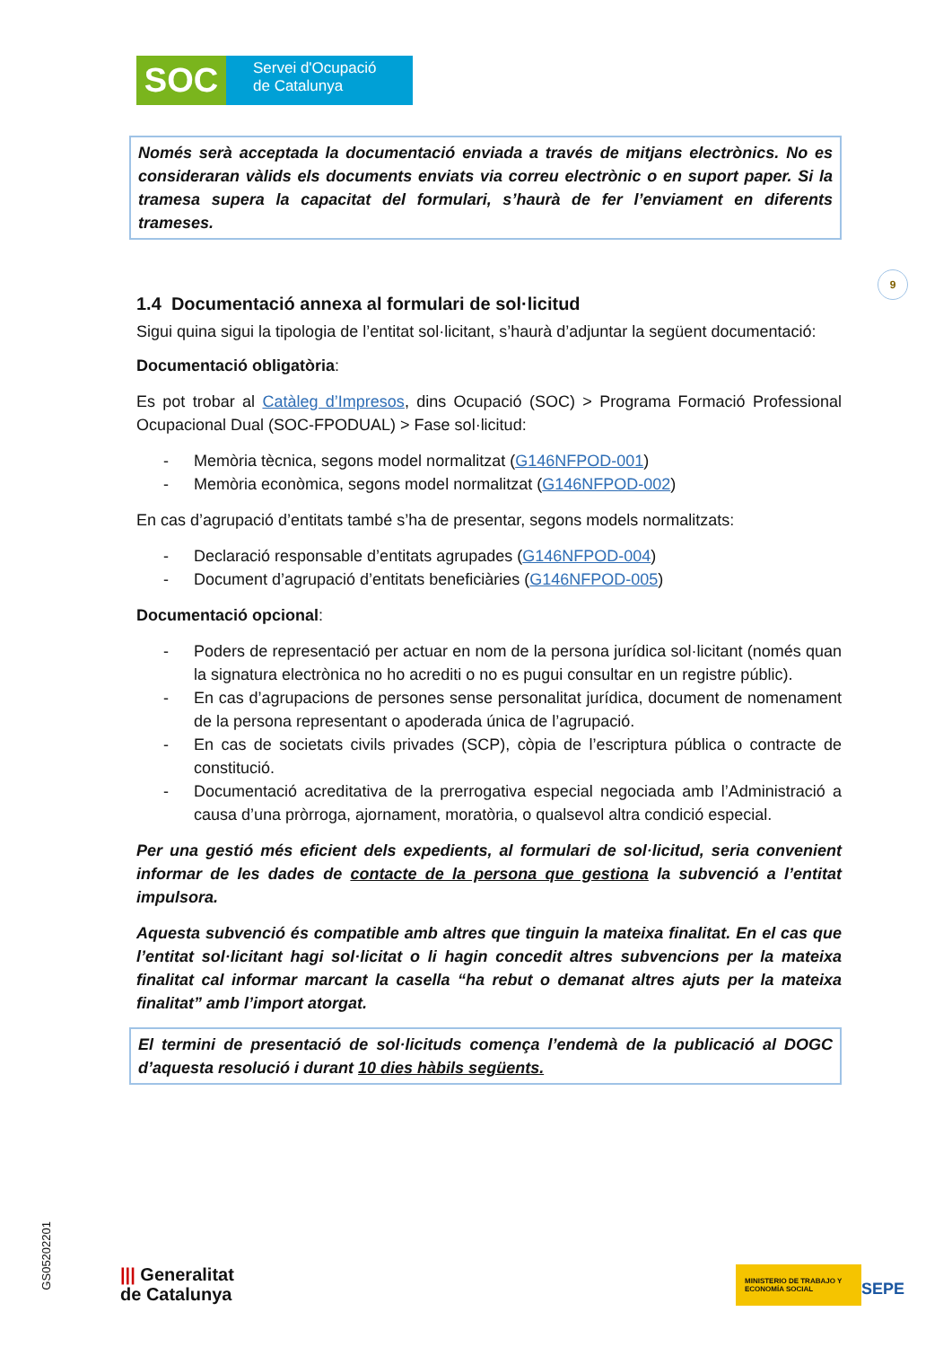SOC
Servei d'Ocupació
de Catalunya
Només serà acceptada la documentació enviada a través de mitjans electrònics. No es consideraran vàlids els documents enviats via correu electrònic o en suport paper. Si la tramesa supera la capacitat del formulari, s’haurà de fer l’enviament en diferents trameses.
1.4 Documentació annexa al formulari de sol·licitud
Sigui quina sigui la tipologia de l’entitat sol·licitant, s’haurà d’adjuntar la següent documentació:
Documentació obligatòria:
Es pot trobar al Catàleg d’Impresos, dins Ocupació (SOC) > Programa Formació Professional Ocupacional Dual (SOC-FPODUAL) > Fase sol·licitud:
- Memòria tècnica, segons model normalitzat (G146NFPOD-001)
- Memòria econòmica, segons model normalitzat (G146NFPOD-002)
En cas d’agrupació d’entitats també s’ha de presentar, segons models normalitzats:
- Declaració responsable d’entitats agrupades (G146NFPOD-004)
- Document d’agrupació d’entitats beneficiàries (G146NFPOD-005)
Documentació opcional:
- Poders de representació per actuar en nom de la persona jurídica sol·licitant (només quan la signatura electrònica no ho acrediti o no es pugui consultar en un registre públic).
- En cas d’agrupacions de persones sense personalitat jurídica, document de nomenament de la persona representant o apoderada única de l’agrupació.
- En cas de societats civils privades (SCP), còpia de l’escriptura pública o contracte de constitució.
- Documentació acreditativa de la prerrogativa especial negociada amb l’Administració a causa d’una pròrroga, ajornament, moratòria, o qualsevol altra condició especial.
Per una gestió més eficient dels expedients, al formulari de sol·licitud, seria convenient informar de les dades de contacte de la persona que gestiona la subvenció a l’entitat impulsora.
Aquesta subvenció és compatible amb altres que tinguin la mateixa finalitat. En el cas que l’entitat sol·licitant hagi sol·licitat o li hagin concedit altres subvencions per la mateixa finalitat cal informar marcant la casella “ha rebut o demanat altres ajuts per la mateixa finalitat” amb l’import atorgat.
El termini de presentació de sol·licituds comença l’endemà de la publicació al DOGC d’aquesta resolució i durant 10 dies hàbils següents.
9
GS05202201
||| Generalitat
de Catalunya
MINISTERIO DE TRABAJO Y ECONOMÍA SOCIAL
SEPE